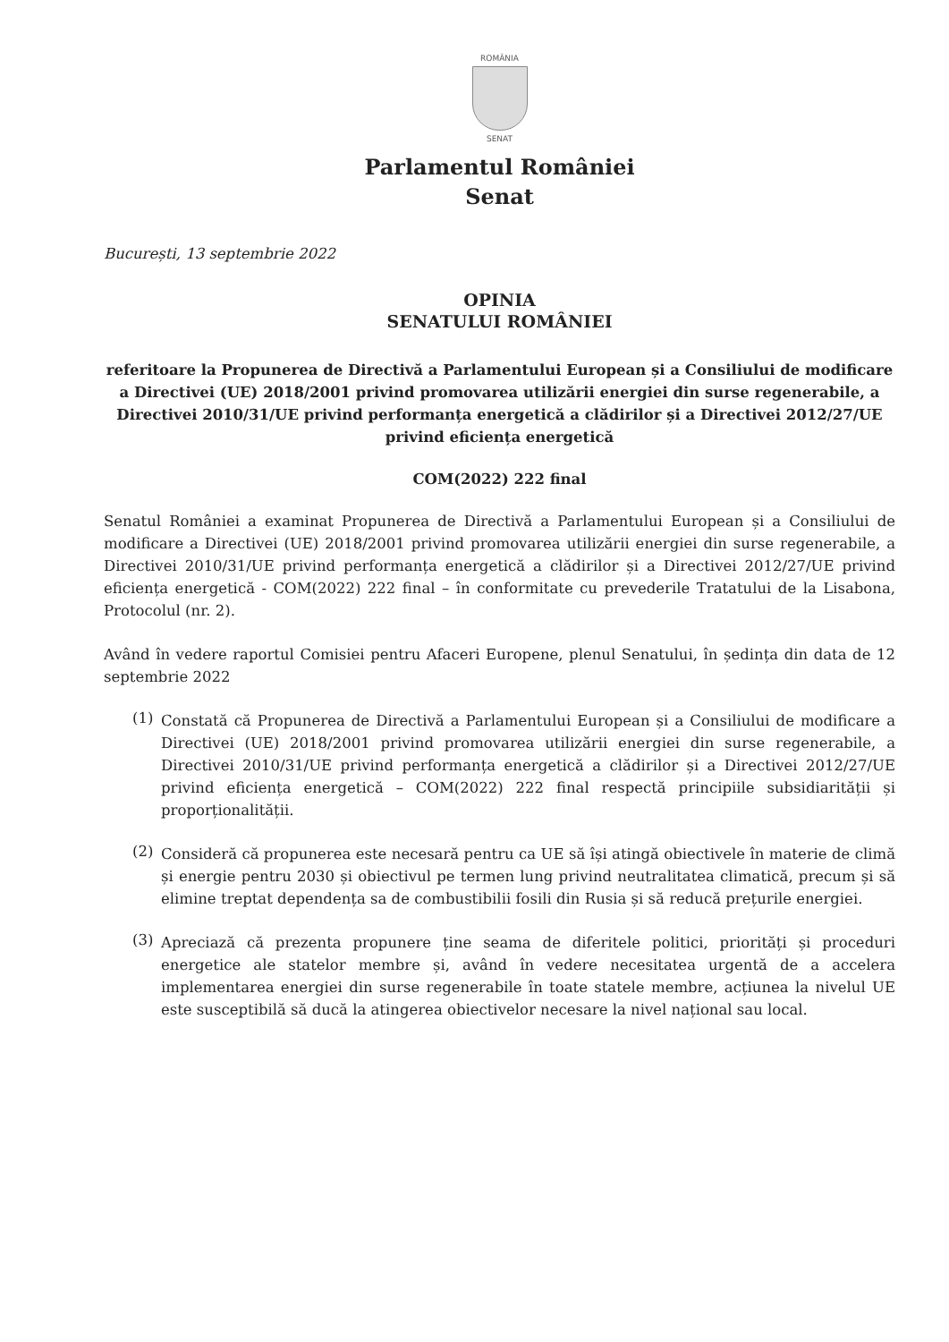ROMÂNIA
SENAT
Parlamentul României
Senat
București, 13 septembrie 2022
OPINIA
SENATULUI ROMÂNIEI
referitoare la Propunerea de Directivă a Parlamentului European și a Consiliului de modificare a Directivei (UE) 2018/2001 privind promovarea utilizării energiei din surse regenerabile, a Directivei 2010/31/UE privind performanța energetică a clădirilor și a Directivei 2012/27/UE privind eficiența energetică
COM(2022) 222 final
Senatul României a examinat Propunerea de Directivă a Parlamentului European și a Consiliului de modificare a Directivei (UE) 2018/2001 privind promovarea utilizării energiei din surse regenerabile, a Directivei 2010/31/UE privind performanța energetică a clădirilor și a Directivei 2012/27/UE privind eficiența energetică - COM(2022) 222 final – în conformitate cu prevederile Tratatului de la Lisabona, Protocolul (nr. 2).
Având în vedere raportul Comisiei pentru Afaceri Europene, plenul Senatului, în ședința din data de 12 septembrie 2022
(1)
Constată că Propunerea de Directivă a Parlamentului European și a Consiliului de modificare a Directivei (UE) 2018/2001 privind promovarea utilizării energiei din surse regenerabile, a Directivei 2010/31/UE privind performanța energetică a clădirilor și a Directivei 2012/27/UE privind eficiența energetică – COM(2022) 222 final respectă principiile subsidiarității și proporționalității.
(2)
Consideră că propunerea este necesară pentru ca UE să își atingă obiectivele în materie de climă și energie pentru 2030 și obiectivul pe termen lung privind neutralitatea climatică, precum și să elimine treptat dependența sa de combustibilii fosili din Rusia și să reducă prețurile energiei.
(3)
Apreciază că prezenta propunere ține seama de diferitele politici, priorități și proceduri energetice ale statelor membre și, având în vedere necesitatea urgentă de a accelera implementarea energiei din surse regenerabile în toate statele membre, acțiunea la nivelul UE este susceptibilă să ducă la atingerea obiectivelor necesare la nivel național sau local.